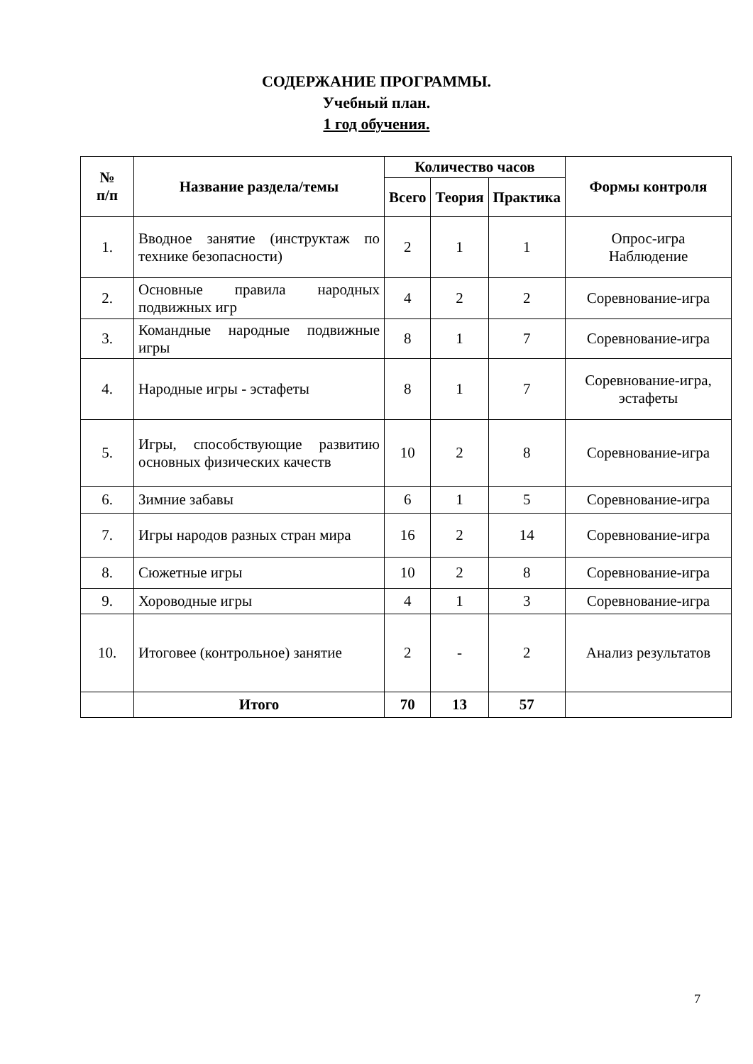СОДЕРЖАНИЕ ПРОГРАММЫ.
Учебный план.
1 год обучения.
| № п/п | Название раздела/темы | Количество часов | | | Формы контроля |
| --- | --- | --- | --- | --- | --- |
| | | Всего | Теория | Практика | |
| 1. | Вводное занятие (инструктаж по технике безопасности) | 2 | 1 | 1 | Опрос-игра Наблюдение |
| 2. | Основные правила народных подвижных игр | 4 | 2 | 2 | Соревнование-игра |
| 3. | Командные народные подвижные игры | 8 | 1 | 7 | Соревнование-игра |
| 4. | Народные игры - эстафеты | 8 | 1 | 7 | Соревнование-игра, эстафеты |
| 5. | Игры, способствующие развитию основных физических качеств | 10 | 2 | 8 | Соревнование-игра |
| 6. | Зимние забавы | 6 | 1 | 5 | Соревнование-игра |
| 7. | Игры народов разных стран мира | 16 | 2 | 14 | Соревнование-игра |
| 8. | Сюжетные игры | 10 | 2 | 8 | Соревнование-игра |
| 9. | Хороводные игры | 4 | 1 | 3 | Соревнование-игра |
| 10. | Итоговее (контрольное) занятие | 2 | - | 2 | Анализ результатов |
| | Итого | 70 | 13 | 57 | |
7